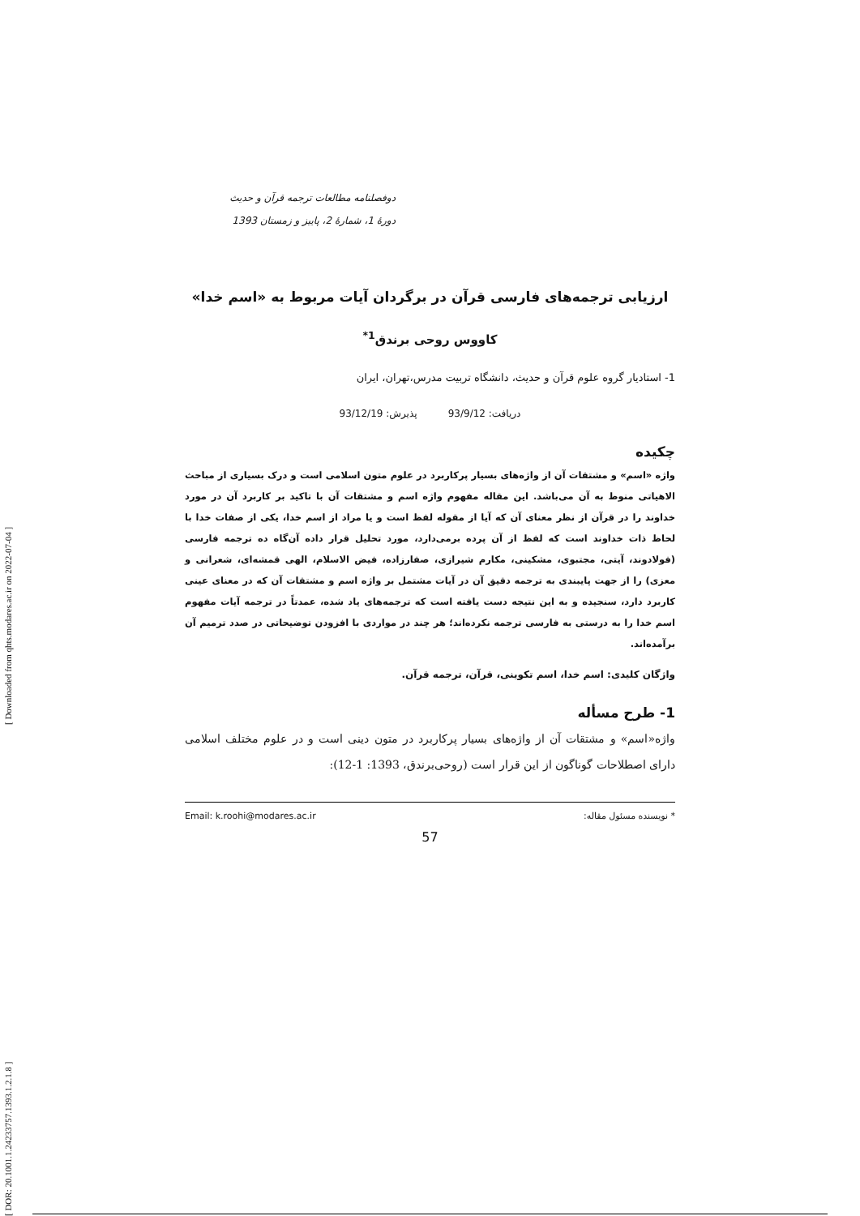[ DOR: 20.1001.1.24233757.1393.1.2.1.8 ] [ Downloaded from qhts.modares.ac.ir on 2022-07-04 ]
دوفصلنامه مطالعات ترجمه قرآن و حدیث
دورۀ 1، شمارۀ 2، پاییز و زمستان 1393
ارزیابی ترجمه‌های فارسی قرآن در برگردان آیات مربوط به «اسم خدا»
کاووس روحی برندق<sup>1*</sup>
1- استادیار گروه علوم قرآن و حدیث، دانشگاه تربیت مدرس،تهران، ایران
دریافت: 93/9/12 پذیرش: 93/12/19
چکیده
واژه «اسم» و مشتقات آن از واژه‌های بسیار پرکاربرد در علوم متون اسلامی است و درک بسیاری از مباحث الاهیاتی منوط به آن می‌باشد. این مقاله مفهوم واژه اسم و مشتقات آن با تاکید بر کاربرد آن در مورد خداوند را در قرآن از نظر معنای آن که آیا از مقوله لفظ است و یا مراد از اسم خدا، یکی از صفات خدا با لحاظ ذات خداوند است که لفظ از آن پرده برمی‌دارد، مورد تحلیل قرار داده آن‌گاه ده ترجمه فارسی (فولادوند، آیتی، مجتبوی، مشکینی، مکارم شیرازی، صفارزاده، فیض الاسلام، الهی قمشه‌ای، شعرانی و معزی) را از جهت پایبندی به ترجمه دقیق آن در آیات مشتمل بر واژه اسم و مشتقات آن که در معنای عینی کاربرد دارد، سنجیده و به این نتیجه دست یافته است که ترجمه‌های یاد شده، عمدتاً در ترجمه آیات مفهوم اسم خدا را به درستی به فارسی ترجمه نکرده‌اند؛ هر چند در مواردی با افزودن توضیحاتی در صدد ترمیم آن برآمده‌اند.
واژگان کلیدی: اسم خدا، اسم تکوینی، قرآن، ترجمه قرآن.
1- طرح مسأله
واژه«اسم» و مشتقات آن از واژه‌های بسیار پرکاربرد در متون دینی است و در علوم مختلف اسلامی دارای اصطلاحات گوناگون از این قرار است (روحی‌برندق، 1393: 1-12):
* نویسنده مسئول مقاله: Email: k.roohi@modares.ac.ir
57